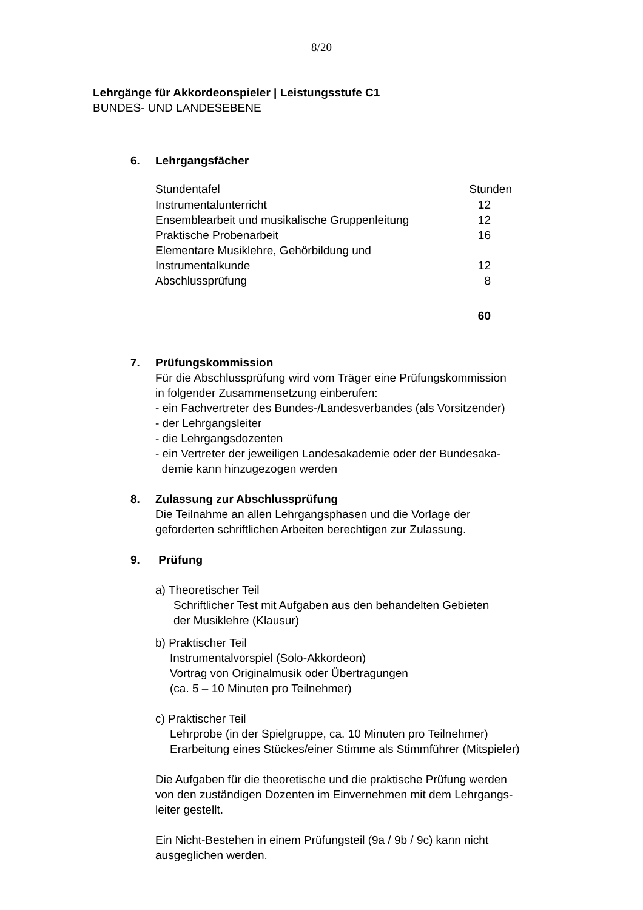8/20
Lehrgänge für Akkordeonspieler | Leistungsstufe C1
BUNDES- UND LANDESEBENE
6. Lehrgangsfächer
| Stundentafel | Stunden |
| Instrumentalunterricht | 12 |
| Ensemblearbeit und musikalische Gruppenleitung | 12 |
| Praktische Probenarbeit | 16 |
| Elementare Musiklehre, Gehörbildung und Instrumentalkunde | 12 |
| Abschlussprüfung | 8 |
| | 60 |
7. Prüfungskommission
Für die Abschlussprüfung wird vom Träger eine Prüfungskommission
in folgender Zusammensetzung einberufen:
- ein Fachvertreter des Bundes-/Landesverbandes (als Vorsitzender)
- der Lehrgangsleiter
- die Lehrgangsdozenten
- ein Vertreter der jeweiligen Landesakademie oder der Bundesaka-
demie kann hinzugezogen werden
8. Zulassung zur Abschlussprüfung
Die Teilnahme an allen Lehrgangsphasen und die Vorlage der
geforderten schriftlichen Arbeiten berechtigen zur Zulassung.
9. Prüfung
a) Theoretischer Teil
Schriftlicher Test mit Aufgaben aus den behandelten Gebieten
der Musiklehre (Klausur)
b) Praktischer Teil
Instrumentalvorspiel (Solo-Akkordeon)
Vortrag von Originalmusik oder Übertragungen
(ca. 5 – 10 Minuten pro Teilnehmer)
c) Praktischer Teil
Lehrprobe (in der Spielgruppe, ca. 10 Minuten pro Teilnehmer)
Erarbeitung eines Stückes/einer Stimme als Stimmführer (Mitspieler)
Die Aufgaben für die theoretische und die praktische Prüfung werden
von den zuständigen Dozenten im Einvernehmen mit dem Lehrgangs-
leiter gestellt.
Ein Nicht-Bestehen in einem Prüfungsteil (9a / 9b / 9c) kann nicht
ausgeglichen werden.